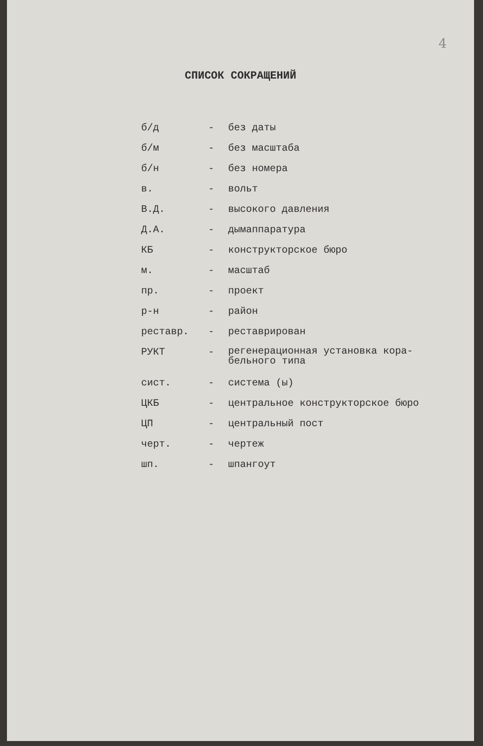4
СПИСОК СОКРАЩЕНИЙ
| б/д | - | без даты |
| б/м | - | без масштаба |
| б/н | - | без номера |
| в. | - | вольт |
| В.Д. | - | высокого давления |
| Д.А. | - | дымаппаратура |
| КБ | - | конструкторское бюро |
| м. | - | масштаб |
| пр. | - | проект |
| р-н | - | район |
| реставр. | - | реставрирован |
| РУКТ | - | регенерационная установка кора- бельного типа |
| сист. | - | система (ы) |
| ЦКБ | - | центральное конструкторское бюро |
| ЦП | - | центральный пост |
| черт. | - | чертеж |
| шп. | - | шпангоут |